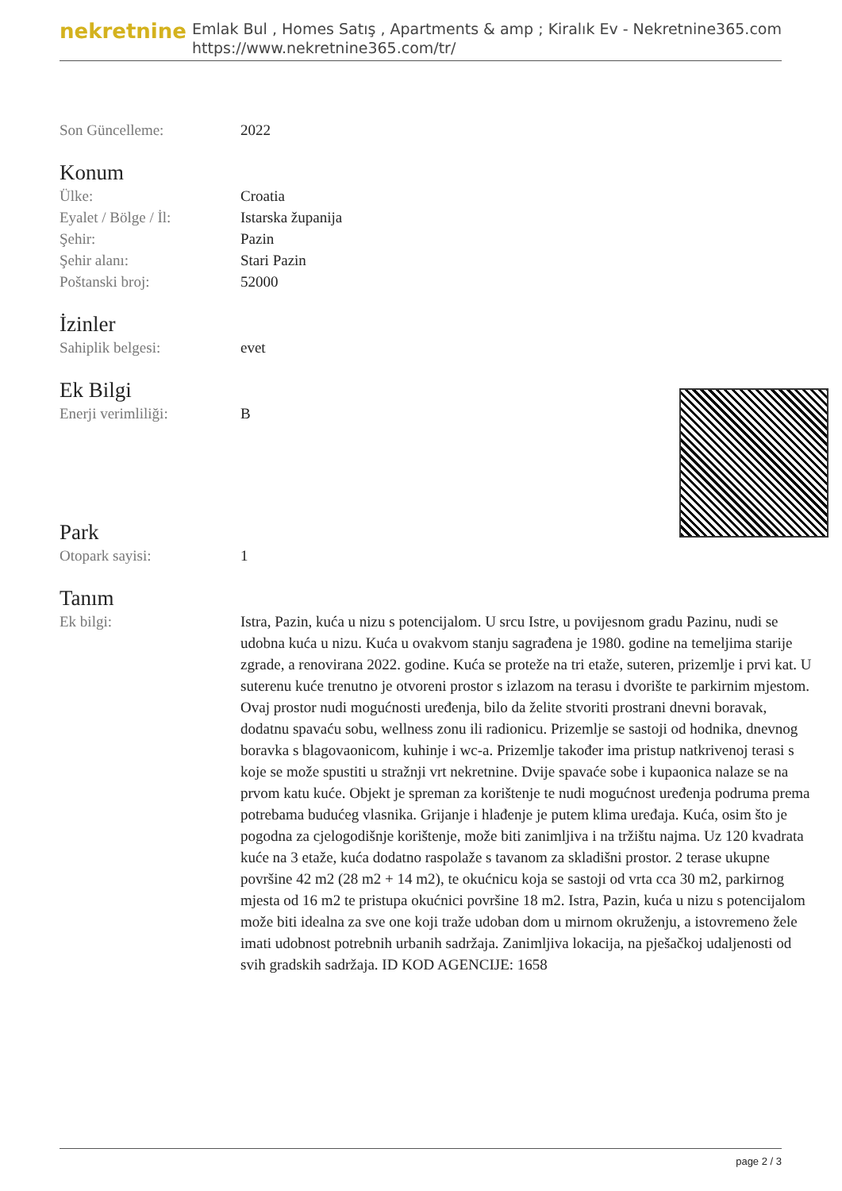nekretnine
Emlak Bul , Homes Satış , Apartments & amp ; Kiralık Ev - Nekretnine365.com
https://www.nekretnine365.com/tr/
Son Güncelleme: 2022
Konum
Ülke: Croatia
Eyalet / Bölge / İl: Istarska županija
Şehir: Pazin
Şehir alanı: Stari Pazin
Poštanski broj: 52000
İzinler
Sahiplik belgesi: evet
Ek Bilgi
Enerji verimliliği: B
Park
Otopark sayisi: 1
Tanım
Ek bilgi: Istra, Pazin, kuća u nizu s potencijalom. U srcu Istre, u povijesnom gradu Pazinu, nudi se udobna kuća u nizu. Kuća u ovakvom stanju sagrađena je 1980. godine na temeljima starije zgrade, a renovirana 2022. godine. Kuća se proteže na tri etaže, suteren, prizemlje i prvi kat. U suterenu kuće trenutno je otvoreni prostor s izlazom na terasu i dvorište te parkirnim mjestom. Ovaj prostor nudi mogućnosti uređenja, bilo da želite stvoriti prostrani dnevni boravak, dodatnu spavaću sobu, wellness zonu ili radionicu. Prizemlje se sastoji od hodnika, dnevnog boravka s blagovaonicom, kuhinje i wc-a. Prizemlje također ima pristup natkrivenoj terasi s koje se može spustiti u stražnji vrt nekretnine. Dvije spavaće sobe i kupaonica nalaze se na prvom katu kuće. Objekt je spreman za korištenje te nudi mogućnost uređenja podruma prema potrebama budućeg vlasnika. Grijanje i hlađenje je putem klima uređaja. Kuća, osim što je pogodna za cjelogodišnje korištenje, može biti zanimljiva i na tržištu najma. Uz 120 kvadrata kuće na 3 etaže, kuća dodatno raspolaže s tavanom za skladišni prostor. 2 terase ukupne površine 42 m2 (28 m2 + 14 m2), te okućnicu koja se sastoji od vrta cca 30 m2, parkirnog mjesta od 16 m2 te pristupa okućnici površine 18 m2. Istra, Pazin, kuća u nizu s potencijalom može biti idealna za sve one koji traže udoban dom u mirnom okruženju, a istovremeno žele imati udobnost potrebnih urbanih sadržaja. Zanimljiva lokacija, na pješačkoj udaljenosti od svih gradskih sadržaja. ID KOD AGENCIJE: 1658
page 2 / 3